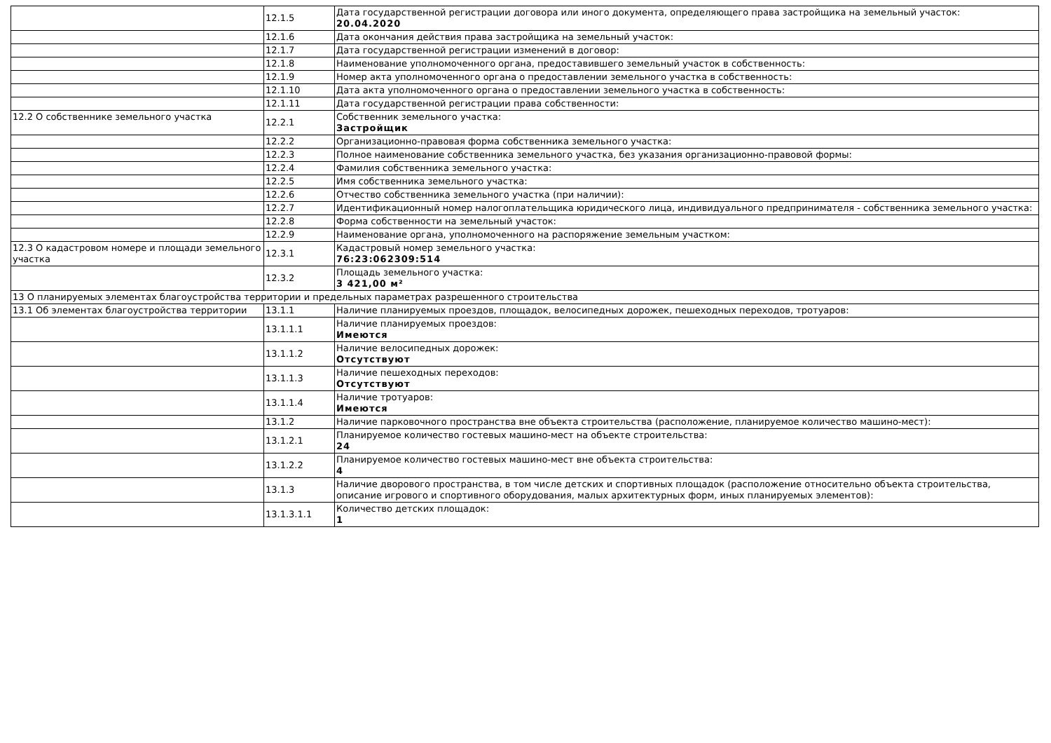| | 12.1.5 | Дата государственной регистрации договора или иного документа, определяющего права застройщика на земельный участок: 20.04.2020 |
| | 12.1.6 | Дата окончания действия права застройщика на земельный участок: |
| | 12.1.7 | Дата государственной регистрации изменений в договор: |
| | 12.1.8 | Наименование уполномоченного органа, предоставившего земельный участок в собственность: |
| | 12.1.9 | Номер акта уполномоченного органа о предоставлении земельного участка в собственность: |
| | 12.1.10 | Дата акта уполномоченного органа о предоставлении земельного участка в собственность: |
| | 12.1.11 | Дата государственной регистрации права собственности: |
| 12.2 О собственнике земельного участка | 12.2.1 | Собственник земельного участка: Застройщик |
| | 12.2.2 | Организационно-правовая форма собственника земельного участка: |
| | 12.2.3 | Полное наименование собственника земельного участка, без указания организационно-правовой формы: |
| | 12.2.4 | Фамилия собственника земельного участка: |
| | 12.2.5 | Имя собственника земельного участка: |
| | 12.2.6 | Отчество собственника земельного участка (при наличии): |
| | 12.2.7 | Идентификационный номер налогоплательщика юридического лица, индивидуального предпринимателя - собственника земельного участка: |
| | 12.2.8 | Форма собственности на земельный участок: |
| | 12.2.9 | Наименование органа, уполномоченного на распоряжение земельным участком: |
| 12.3 О кадастровом номере и площади земельного участка | 12.3.1 | Кадастровый номер земельного участка: 76:23:062309:514 |
| | 12.3.2 | Площадь земельного участка: 3 421,00 м² |
| 13 О планируемых элементах благоустройства территории и предельных параметрах разрешенного строительства | | |
| 13.1 Об элементах благоустройства территории | 13.1.1 | Наличие планируемых проездов, площадок, велосипедных дорожек, пешеходных переходов, тротуаров: |
| | 13.1.1.1 | Наличие планируемых проездов: Имеются |
| | 13.1.1.2 | Наличие велосипедных дорожек: Отсутствуют |
| | 13.1.1.3 | Наличие пешеходных переходов: Отсутствуют |
| | 13.1.1.4 | Наличие тротуаров: Имеются |
| | 13.1.2 | Наличие парковочного пространства вне объекта строительства (расположение, планируемое количество машино-мест): |
| | 13.1.2.1 | Планируемое количество гостевых машино-мест на объекте строительства: 24 |
| | 13.1.2.2 | Планируемое количество гостевых машино-мест вне объекта строительства: 4 |
| | 13.1.3 | Наличие дворового пространства, в том числе детских и спортивных площадок (расположение относительно объекта строительства, описание игрового и спортивного оборудования, малых архитектурных форм, иных планируемых элементов): |
| | 13.1.3.1.1 | Количество детских площадок: 1 |